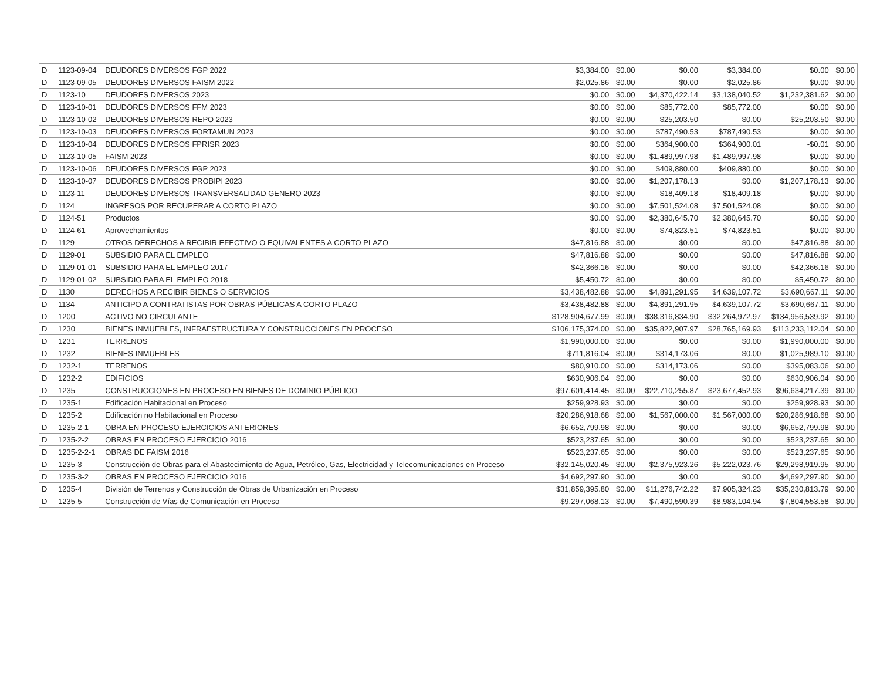| D | 1123-09-04 | DEUDORES DIVERSOS FGP 2022 | $3,384.00 | $0.00 | $0.00 | $3,384.00 | $0.00 | $0.00 |
| D | 1123-09-05 | DEUDORES DIVERSOS FAISM 2022 | $2,025.86 | $0.00 | $0.00 | $2,025.86 | $0.00 | $0.00 |
| D | 1123-10 | DEUDORES DIVERSOS 2023 | $0.00 | $0.00 | $4,370,422.14 | $3,138,040.52 | $1,232,381.62 | $0.00 |
| D | 1123-10-01 | DEUDORES DIVERSOS FFM 2023 | $0.00 | $0.00 | $85,772.00 | $85,772.00 | $0.00 | $0.00 |
| D | 1123-10-02 | DEUDORES DIVERSOS REPO 2023 | $0.00 | $0.00 | $25,203.50 | $0.00 | $25,203.50 | $0.00 |
| D | 1123-10-03 | DEUDORES DIVERSOS FORTAMUN 2023 | $0.00 | $0.00 | $787,490.53 | $787,490.53 | $0.00 | $0.00 |
| D | 1123-10-04 | DEUDORES DIVERSOS FPRISR 2023 | $0.00 | $0.00 | $364,900.00 | $364,900.01 | -$0.01 | $0.00 |
| D | 1123-10-05 | FAISM 2023 | $0.00 | $0.00 | $1,489,997.98 | $1,489,997.98 | $0.00 | $0.00 |
| D | 1123-10-06 | DEUDORES DIVERSOS FGP 2023 | $0.00 | $0.00 | $409,880.00 | $409,880.00 | $0.00 | $0.00 |
| D | 1123-10-07 | DEUDORES DIVERSOS PROBIPI 2023 | $0.00 | $0.00 | $1,207,178.13 | $0.00 | $1,207,178.13 | $0.00 |
| D | 1123-11 | DEUDORES DIVERSOS TRANSVERSALIDAD GENERO 2023 | $0.00 | $0.00 | $18,409.18 | $18,409.18 | $0.00 | $0.00 |
| D | 1124 | INGRESOS POR RECUPERAR A CORTO PLAZO | $0.00 | $0.00 | $7,501,524.08 | $7,501,524.08 | $0.00 | $0.00 |
| D | 1124-51 | Productos | $0.00 | $0.00 | $2,380,645.70 | $2,380,645.70 | $0.00 | $0.00 |
| D | 1124-61 | Aprovechamientos | $0.00 | $0.00 | $74,823.51 | $74,823.51 | $0.00 | $0.00 |
| D | 1129 | OTROS DERECHOS A RECIBIR EFECTIVO O EQUIVALENTES A CORTO PLAZO | $47,816.88 | $0.00 | $0.00 | $0.00 | $47,816.88 | $0.00 |
| D | 1129-01 | SUBSIDIO PARA EL EMPLEO | $47,816.88 | $0.00 | $0.00 | $0.00 | $47,816.88 | $0.00 |
| D | 1129-01-01 | SUBSIDIO PARA EL EMPLEO 2017 | $42,366.16 | $0.00 | $0.00 | $0.00 | $42,366.16 | $0.00 |
| D | 1129-01-02 | SUBSIDIO PARA EL EMPLEO 2018 | $5,450.72 | $0.00 | $0.00 | $0.00 | $5,450.72 | $0.00 |
| D | 1130 | DERECHOS A RECIBIR BIENES O SERVICIOS | $3,438,482.88 | $0.00 | $4,891,291.95 | $4,639,107.72 | $3,690,667.11 | $0.00 |
| D | 1134 | ANTICIPO A CONTRATISTAS POR OBRAS PÚBLICAS A CORTO PLAZO | $3,438,482.88 | $0.00 | $4,891,291.95 | $4,639,107.72 | $3,690,667.11 | $0.00 |
| D | 1200 | ACTIVO NO CIRCULANTE | $128,904,677.99 | $0.00 | $38,316,834.90 | $32,264,972.97 | $134,956,539.92 | $0.00 |
| D | 1230 | BIENES INMUEBLES, INFRAESTRUCTURA Y CONSTRUCCIONES EN PROCESO | $106,175,374.00 | $0.00 | $35,822,907.97 | $28,765,169.93 | $113,233,112.04 | $0.00 |
| D | 1231 | TERRENOS | $1,990,000.00 | $0.00 | $0.00 | $0.00 | $1,990,000.00 | $0.00 |
| D | 1232 | BIENES INMUEBLES | $711,816.04 | $0.00 | $314,173.06 | $0.00 | $1,025,989.10 | $0.00 |
| D | 1232-1 | TERRENOS | $80,910.00 | $0.00 | $314,173.06 | $0.00 | $395,083.06 | $0.00 |
| D | 1232-2 | EDIFICIOS | $630,906.04 | $0.00 | $0.00 | $0.00 | $630,906.04 | $0.00 |
| D | 1235 | CONSTRUCCIONES EN PROCESO EN BIENES DE DOMINIO PÚBLICO | $97,601,414.45 | $0.00 | $22,710,255.87 | $23,677,452.93 | $96,634,217.39 | $0.00 |
| D | 1235-1 | Edificación Habitacional en Proceso | $259,928.93 | $0.00 | $0.00 | $0.00 | $259,928.93 | $0.00 |
| D | 1235-2 | Edificación no Habitacional en Proceso | $20,286,918.68 | $0.00 | $1,567,000.00 | $1,567,000.00 | $20,286,918.68 | $0.00 |
| D | 1235-2-1 | OBRA EN PROCESO EJERCICIOS ANTERIORES | $6,652,799.98 | $0.00 | $0.00 | $0.00 | $6,652,799.98 | $0.00 |
| D | 1235-2-2 | OBRAS EN PROCESO EJERCICIO 2016 | $523,237.65 | $0.00 | $0.00 | $0.00 | $523,237.65 | $0.00 |
| D | 1235-2-2-1 | OBRAS DE FAISM 2016 | $523,237.65 | $0.00 | $0.00 | $0.00 | $523,237.65 | $0.00 |
| D | 1235-3 | Construcción de Obras para el Abastecimiento de Agua, Petróleo, Gas, Electricidad y Telecomunicaciones en Proceso | $32,145,020.45 | $0.00 | $2,375,923.26 | $5,222,023.76 | $29,298,919.95 | $0.00 |
| D | 1235-3-2 | OBRAS EN PROCESO EJERCICIO 2016 | $4,692,297.90 | $0.00 | $0.00 | $0.00 | $4,692,297.90 | $0.00 |
| D | 1235-4 | División de Terrenos y Construcción de Obras de Urbanización en Proceso | $31,859,395.80 | $0.00 | $11,276,742.22 | $7,905,324.23 | $35,230,813.79 | $0.00 |
| D | 1235-5 | Construcción de Vías de Comunicación en Proceso | $9,297,068.13 | $0.00 | $7,490,590.39 | $8,983,104.94 | $7,804,553.58 | $0.00 |